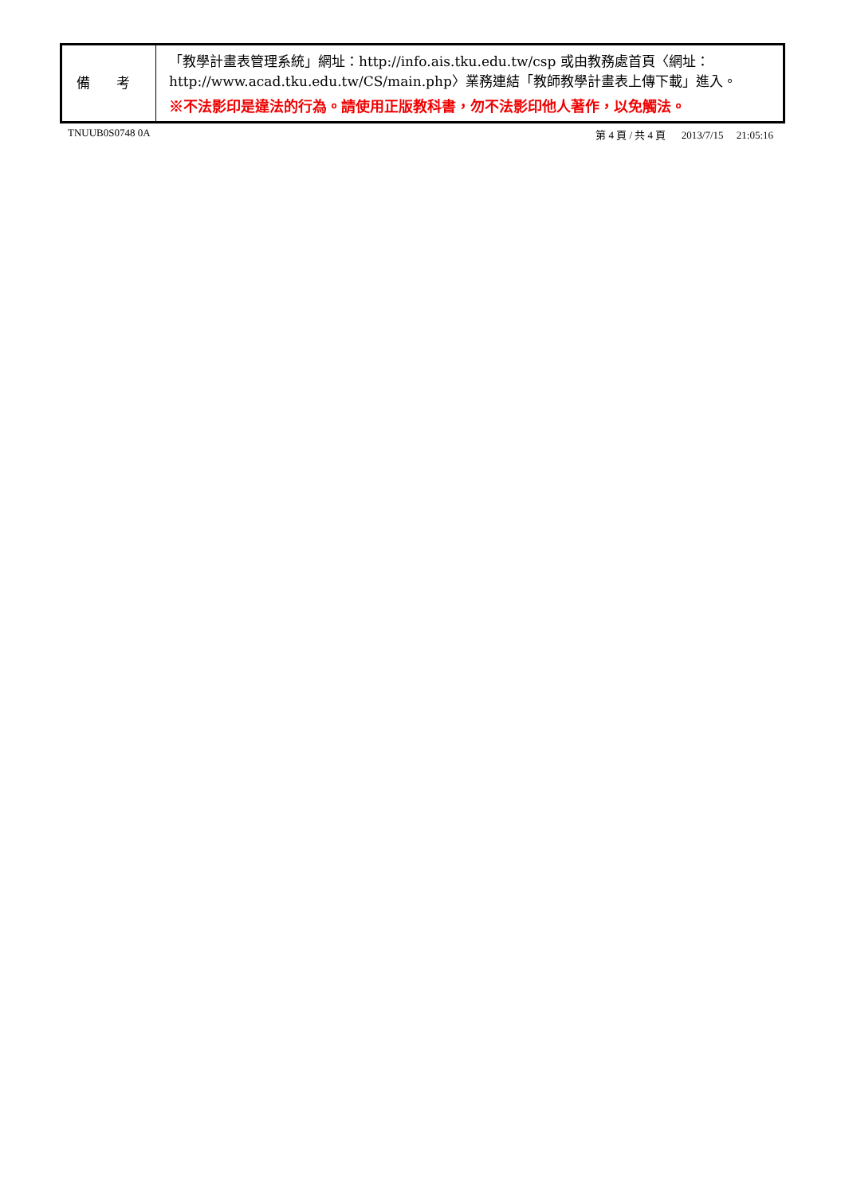| 備 考 | 「教學計畫表管理系統」網址： http://info.ais.tku.edu.tw/csp 或由教務處首頁〈網址： http://www.acad.tku.edu.tw/CS/main.php 〉業務連結「教師教學計畫表上傳下載」進入。 ※不法影印是違法的行為。請使用正版教科書，勿不法影印他人著作，以免觸法。 |
TNUUB0S0748 0A 第 4 頁 / 共 4 頁 2013/7/15 21:05:16